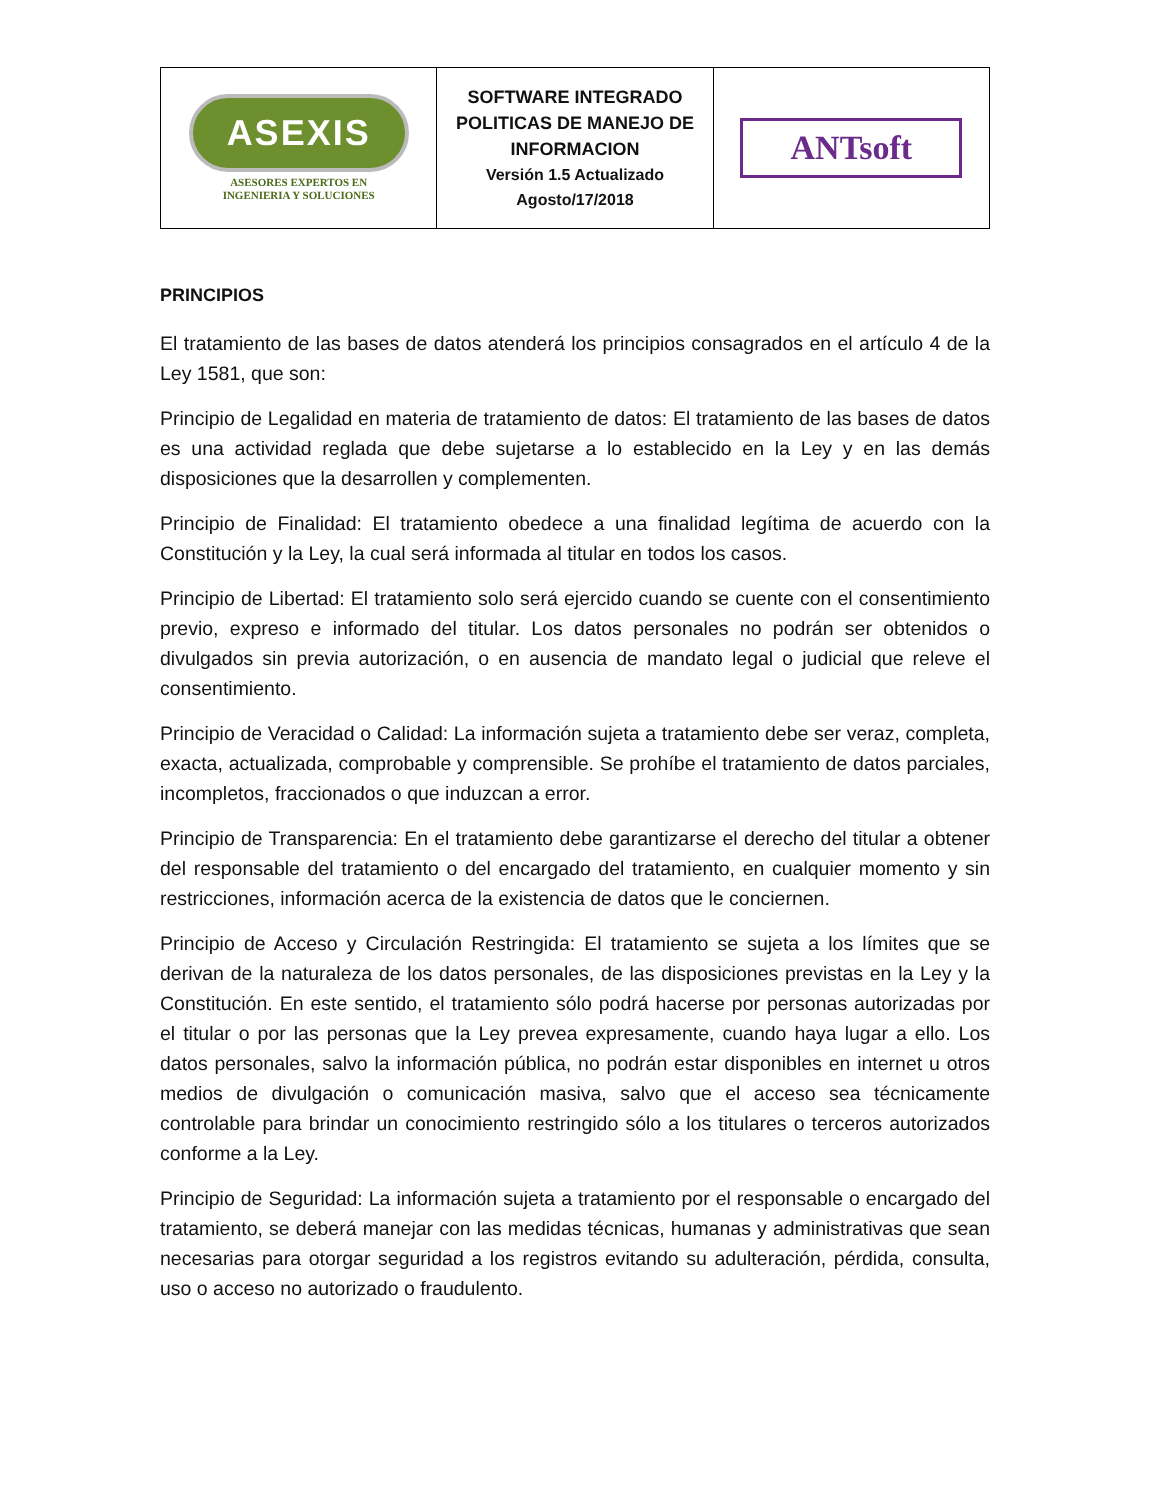| ASEXIS ASESORES EXPERTOS EN INGENIERIA Y SOLUCIONES | SOFTWARE INTEGRADO POLITICAS DE MANEJO DE INFORMACION Versión 1.5 Actualizado Agosto/17/2018 | ANTsoft |
PRINCIPIOS
El tratamiento de las bases de datos atenderá los principios consagrados en el artículo 4 de la Ley 1581, que son:
Principio de Legalidad en materia de tratamiento de datos: El tratamiento de las bases de datos es una actividad reglada que debe sujetarse a lo establecido en la Ley y en las demás disposiciones que la desarrollen y complementen.
Principio de Finalidad: El tratamiento obedece a una finalidad legítima de acuerdo con la Constitución y la Ley, la cual será informada al titular en todos los casos.
Principio de Libertad: El tratamiento solo será ejercido cuando se cuente con el consentimiento previo, expreso e informado del titular. Los datos personales no podrán ser obtenidos o divulgados sin previa autorización, o en ausencia de mandato legal o judicial que releve el consentimiento.
Principio de Veracidad o Calidad: La información sujeta a tratamiento debe ser veraz, completa, exacta, actualizada, comprobable y comprensible. Se prohíbe el tratamiento de datos parciales, incompletos, fraccionados o que induzcan a error.
Principio de Transparencia: En el tratamiento debe garantizarse el derecho del titular a obtener del responsable del tratamiento o del encargado del tratamiento, en cualquier momento y sin restricciones, información acerca de la existencia de datos que le conciernen.
Principio de Acceso y Circulación Restringida: El tratamiento se sujeta a los límites que se derivan de la naturaleza de los datos personales, de las disposiciones previstas en la Ley y la Constitución. En este sentido, el tratamiento sólo podrá hacerse por personas autorizadas por el titular o por las personas que la Ley prevea expresamente, cuando haya lugar a ello. Los datos personales, salvo la información pública, no podrán estar disponibles en internet u otros medios de divulgación o comunicación masiva, salvo que el acceso sea técnicamente controlable para brindar un conocimiento restringido sólo a los titulares o terceros autorizados conforme a la Ley.
Principio de Seguridad: La información sujeta a tratamiento por el responsable o encargado del tratamiento, se deberá manejar con las medidas técnicas, humanas y administrativas que sean necesarias para otorgar seguridad a los registros evitando su adulteración, pérdida, consulta, uso o acceso no autorizado o fraudulento.